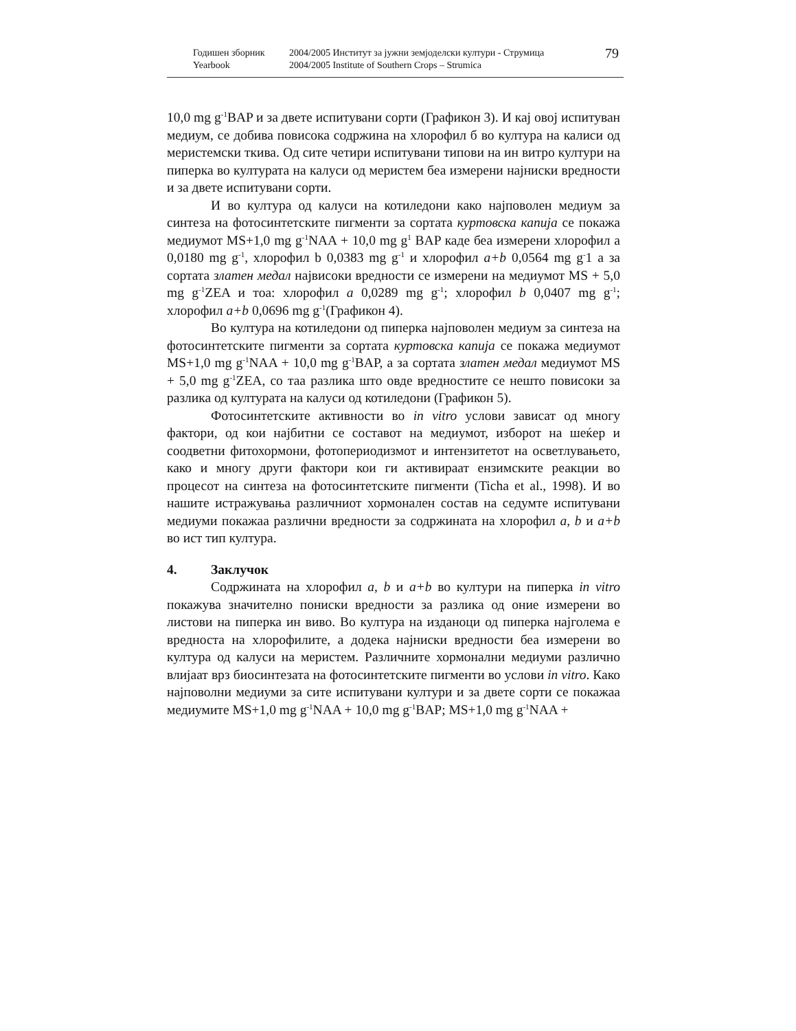Годишен зборник
Yearbook
2004/2005 Институт за јужни земјоделски култури - Струмица
2004/2005 Institute of Southern Crops – Strumica
79
10,0 mg g<sup>-1</sup>BAP и за двете испитувани сорти (Графикон 3). И кај овој испитуван медиум, се добива повисока содржина на хлорофил б во култура на калиси од меристемски ткива. Од сите четири испитувани типови на ин витро култури на пиперка во културата на калуси од меристем беа измерени најниски вредности и за двете испитувани сорти.
И во култура од калуси на котиледони како најповолен медиум за синтеза на фотосинтетските пигменти за сортата куртовска капија се покажа медиумот MS+1,0 mg g<sup>-1</sup>NAA + 10,0 mg g<sup>1</sup> BAP каде беа измерени хлорофил а 0,0180 mg g<sup>-1</sup>, хлорофил b 0,0383 mg g<sup>-1</sup> и хлорофил a+b 0,0564 mg g<sup>-</sup>1 а за сортата златен медал највисоки вредности се измерени на медиумот MS + 5,0 mg g<sup>-1</sup>ZEA и тоа: хлорофил a 0,0289 mg g<sup>-1</sup>; хлорофил b 0,0407 mg g<sup>-1</sup>; хлорофил a+b 0,0696 mg g<sup>-1</sup>(Графикон 4).
Во култура на котиледони од пиперка најповолен медиум за синтеза на фотосинтетските пигменти за сортата куртовска капија се покажа медиумот MS+1,0 mg g<sup>-1</sup>NAA + 10,0 mg g<sup>-1</sup>BAP, а за сортата златен медал медиумот MS + 5,0 mg g<sup>-1</sup>ZEA, со таа разлика што овде вредностите се нешто повисоки за разлика од културата на калуси од котиледони (Графикон 5).
Фотосинтетските активности во in vitro услови зависат од многу фактори, од кои најбитни се составот на медиумот, изборот на шеќер и соодветни фитохормони, фотопериодизмот и интензитетот на осветлувањето, како и многу други фактори кои ги активираат ензимските реакции во процесот на синтеза на фотосинтетските пигменти (Ticha et al., 1998). И во нашите истражувања различниот хормонален состав на седумте испитувани медиуми покажаа различни вредности за содржината на хлорофил a, b и a+b во ист тип култура.
4. Заклучок
Содржината на хлорофил a, b и a+b во култури на пиперка in vitro покажува значително пониски вредности за разлика од оние измерени во листови на пиперка ин виво. Во култура на изданоци од пиперка најголема е вредноста на хлорофилите, а додека најниски вредности беа измерени во култура од калуси на меристем. Различните хормонални медиуми различно влијаат врз биосинтезата на фотосинтетските пигменти во услови in vitro. Како најповолни медиуми за сите испитувани култури и за двете сорти се покажаа медиумите MS+1,0 mg g<sup>-1</sup>NAA + 10,0 mg g<sup>-1</sup>BAP; MS+1,0 mg g<sup>-1</sup>NAA +